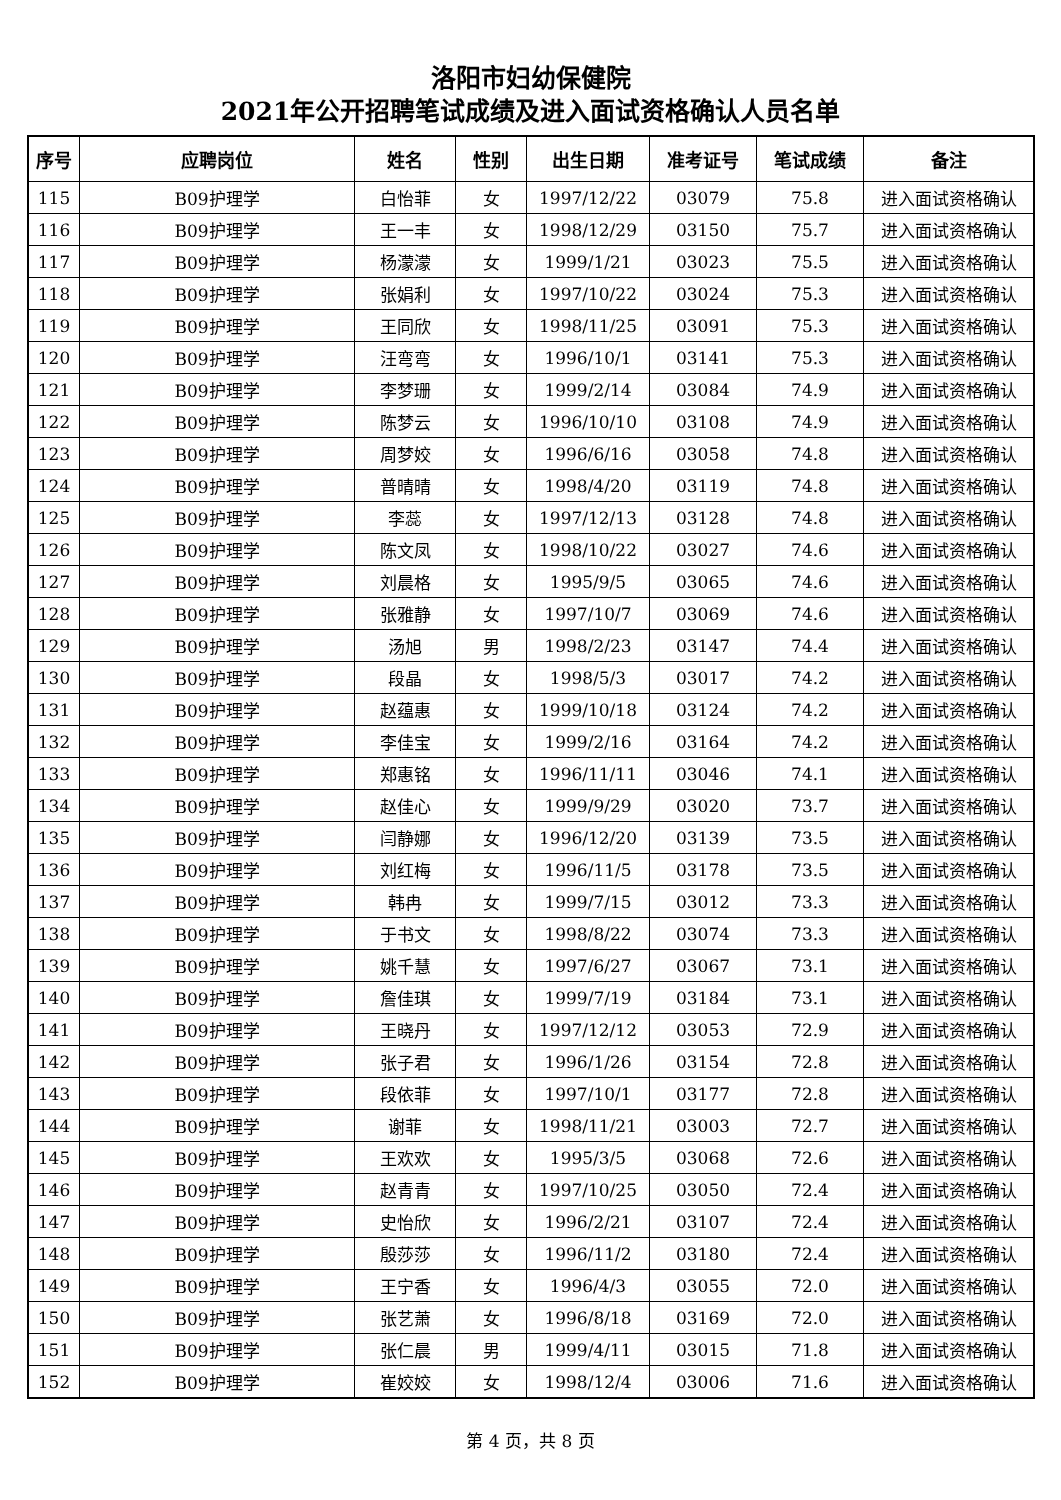洛阳市妇幼保健院
2021年公开招聘笔试成绩及进入面试资格确认人员名单
| 序号 | 应聘岗位 | 姓名 | 性别 | 出生日期 | 准考证号 | 笔试成绩 | 备注 |
| --- | --- | --- | --- | --- | --- | --- | --- |
| 115 | B09护理学 | 白怡菲 | 女 | 1997/12/22 | 03079 | 75.8 | 进入面试资格确认 |
| 116 | B09护理学 | 王一丰 | 女 | 1998/12/29 | 03150 | 75.7 | 进入面试资格确认 |
| 117 | B09护理学 | 杨濛濛 | 女 | 1999/1/21 | 03023 | 75.5 | 进入面试资格确认 |
| 118 | B09护理学 | 张娟利 | 女 | 1997/10/22 | 03024 | 75.3 | 进入面试资格确认 |
| 119 | B09护理学 | 王同欣 | 女 | 1998/11/25 | 03091 | 75.3 | 进入面试资格确认 |
| 120 | B09护理学 | 汪弯弯 | 女 | 1996/10/1 | 03141 | 75.3 | 进入面试资格确认 |
| 121 | B09护理学 | 李梦珊 | 女 | 1999/2/14 | 03084 | 74.9 | 进入面试资格确认 |
| 122 | B09护理学 | 陈梦云 | 女 | 1996/10/10 | 03108 | 74.9 | 进入面试资格确认 |
| 123 | B09护理学 | 周梦姣 | 女 | 1996/6/16 | 03058 | 74.8 | 进入面试资格确认 |
| 124 | B09护理学 | 普晴晴 | 女 | 1998/4/20 | 03119 | 74.8 | 进入面试资格确认 |
| 125 | B09护理学 | 李蕊 | 女 | 1997/12/13 | 03128 | 74.8 | 进入面试资格确认 |
| 126 | B09护理学 | 陈文凤 | 女 | 1998/10/22 | 03027 | 74.6 | 进入面试资格确认 |
| 127 | B09护理学 | 刘晨格 | 女 | 1995/9/5 | 03065 | 74.6 | 进入面试资格确认 |
| 128 | B09护理学 | 张雅静 | 女 | 1997/10/7 | 03069 | 74.6 | 进入面试资格确认 |
| 129 | B09护理学 | 汤旭 | 男 | 1998/2/23 | 03147 | 74.4 | 进入面试资格确认 |
| 130 | B09护理学 | 段晶 | 女 | 1998/5/3 | 03017 | 74.2 | 进入面试资格确认 |
| 131 | B09护理学 | 赵蕴惠 | 女 | 1999/10/18 | 03124 | 74.2 | 进入面试资格确认 |
| 132 | B09护理学 | 李佳宝 | 女 | 1999/2/16 | 03164 | 74.2 | 进入面试资格确认 |
| 133 | B09护理学 | 郑惠铭 | 女 | 1996/11/11 | 03046 | 74.1 | 进入面试资格确认 |
| 134 | B09护理学 | 赵佳心 | 女 | 1999/9/29 | 03020 | 73.7 | 进入面试资格确认 |
| 135 | B09护理学 | 闫静娜 | 女 | 1996/12/20 | 03139 | 73.5 | 进入面试资格确认 |
| 136 | B09护理学 | 刘红梅 | 女 | 1996/11/5 | 03178 | 73.5 | 进入面试资格确认 |
| 137 | B09护理学 | 韩冉 | 女 | 1999/7/15 | 03012 | 73.3 | 进入面试资格确认 |
| 138 | B09护理学 | 于书文 | 女 | 1998/8/22 | 03074 | 73.3 | 进入面试资格确认 |
| 139 | B09护理学 | 姚千慧 | 女 | 1997/6/27 | 03067 | 73.1 | 进入面试资格确认 |
| 140 | B09护理学 | 詹佳琪 | 女 | 1999/7/19 | 03184 | 73.1 | 进入面试资格确认 |
| 141 | B09护理学 | 王晓丹 | 女 | 1997/12/12 | 03053 | 72.9 | 进入面试资格确认 |
| 142 | B09护理学 | 张子君 | 女 | 1996/1/26 | 03154 | 72.8 | 进入面试资格确认 |
| 143 | B09护理学 | 段依菲 | 女 | 1997/10/1 | 03177 | 72.8 | 进入面试资格确认 |
| 144 | B09护理学 | 谢菲 | 女 | 1998/11/21 | 03003 | 72.7 | 进入面试资格确认 |
| 145 | B09护理学 | 王欢欢 | 女 | 1995/3/5 | 03068 | 72.6 | 进入面试资格确认 |
| 146 | B09护理学 | 赵青青 | 女 | 1997/10/25 | 03050 | 72.4 | 进入面试资格确认 |
| 147 | B09护理学 | 史怡欣 | 女 | 1996/2/21 | 03107 | 72.4 | 进入面试资格确认 |
| 148 | B09护理学 | 殷莎莎 | 女 | 1996/11/2 | 03180 | 72.4 | 进入面试资格确认 |
| 149 | B09护理学 | 王宁香 | 女 | 1996/4/3 | 03055 | 72.0 | 进入面试资格确认 |
| 150 | B09护理学 | 张艺萧 | 女 | 1996/8/18 | 03169 | 72.0 | 进入面试资格确认 |
| 151 | B09护理学 | 张仁晨 | 男 | 1999/4/11 | 03015 | 71.8 | 进入面试资格确认 |
| 152 | B09护理学 | 崔姣姣 | 女 | 1998/12/4 | 03006 | 71.6 | 进入面试资格确认 |
第 4 页，共 8 页